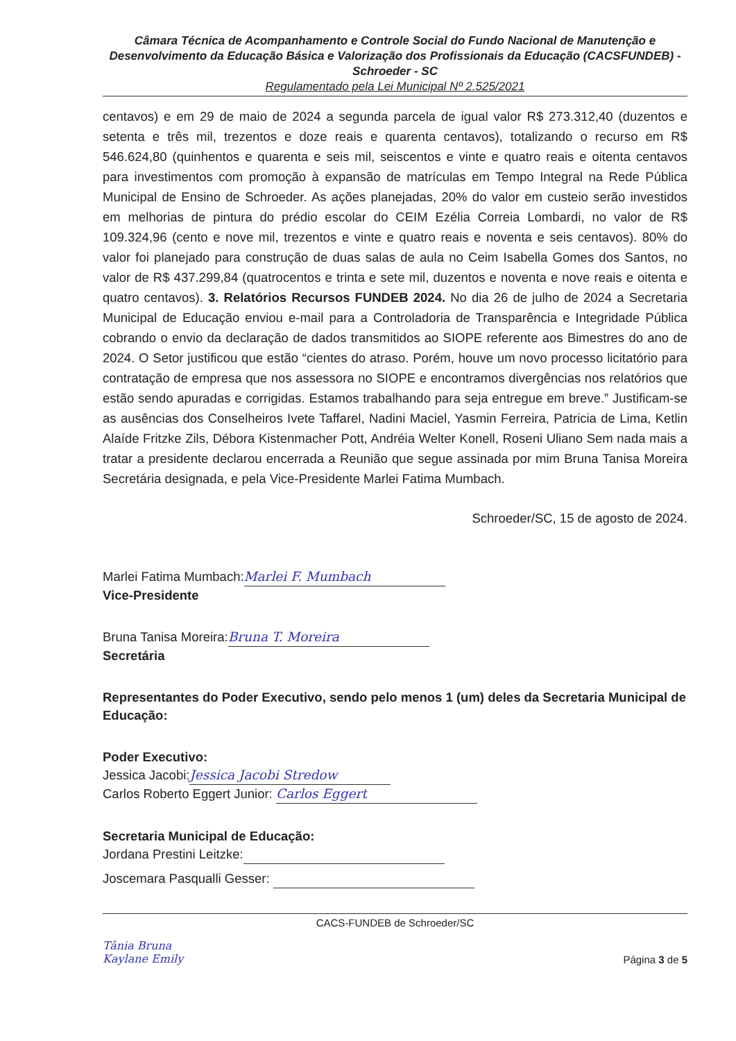Câmara Técnica de Acompanhamento e Controle Social do Fundo Nacional de Manutenção e Desenvolvimento da Educação Básica e Valorização dos Profissionais da Educação (CACSFUNDEB) - Schroeder - SC
Regulamentado pela Lei Municipal Nº 2.525/2021
centavos) e em 29 de maio de 2024 a segunda parcela de igual valor R$ 273.312,40 (duzentos e setenta e três mil, trezentos e doze reais e quarenta centavos), totalizando o recurso em R$ 546.624,80 (quinhentos e quarenta e seis mil, seiscentos e vinte e quatro reais e oitenta centavos para investimentos com promoção à expansão de matrículas em Tempo Integral na Rede Pública Municipal de Ensino de Schroeder. As ações planejadas, 20% do valor em custeio serão investidos em melhorias de pintura do prédio escolar do CEIM Ezélia Correia Lombardi, no valor de R$ 109.324,96 (cento e nove mil, trezentos e vinte e quatro reais e noventa e seis centavos). 80% do valor foi planejado para construção de duas salas de aula no Ceim Isabella Gomes dos Santos, no valor de R$ 437.299,84 (quatrocentos e trinta e sete mil, duzentos e noventa e nove reais e oitenta e quatro centavos). 3. Relatórios Recursos FUNDEB 2024. No dia 26 de julho de 2024 a Secretaria Municipal de Educação enviou e-mail para a Controladoria de Transparência e Integridade Pública cobrando o envio da declaração de dados transmitidos ao SIOPE referente aos Bimestres do ano de 2024. O Setor justificou que estão “cientes do atraso. Porém, houve um novo processo licitatório para contratação de empresa que nos assessora no SIOPE e encontramos divergências nos relatórios que estão sendo apuradas e corrigidas. Estamos trabalhando para seja entregue em breve.” Justificam-se as ausências dos Conselheiros Ivete Taffarel, Nadini Maciel, Yasmin Ferreira, Patricia de Lima, Ketlin Alaíde Fritzke Zils, Débora Kistenmacher Pott, Andréia Welter Konell, Roseni Uliano Sem nada mais a tratar a presidente declarou encerrada a Reunião que segue assinada por mim Bruna Tanisa Moreira Secretária designada, e pela Vice-Presidente Marlei Fatima Mumbach.
Schroeder/SC, 15 de agosto de 2024.
Marlei Fatima Mumbach: Marlei F. Mumbach
Vice-Presidente
Bruna Tanisa Moreira: Bruna T. Moreira
Secretária
Representantes do Poder Executivo, sendo pelo menos 1 (um) deles da Secretaria Municipal de Educação:
Poder Executivo:
Jessica Jacobi: Jessica Jacobi Stredow
Carlos Roberto Eggert Junior: Carlos Eggert
Secretaria Municipal de Educação:
Jordana Prestini Leitzke:
Joscemara Pasqualli Gesser:
CACS-FUNDEB de Schroeder/SC
Tânia Bruna
Kaylane Emily Página 3 de 5